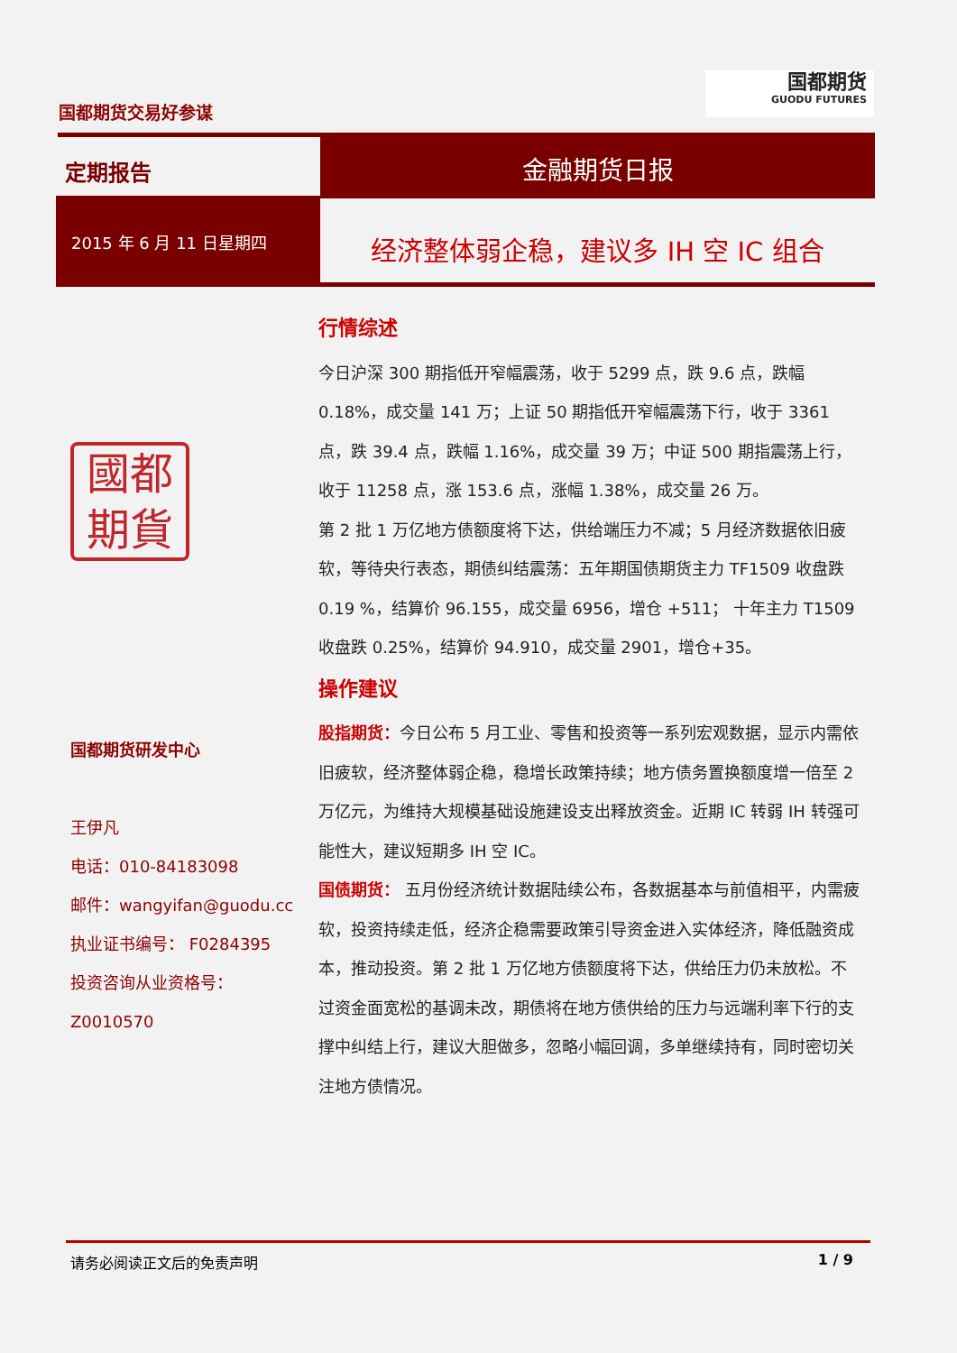国都期货交易好参谋
国都期货
GUODU FUTURES
定期报告
金融期货日报
2015 年 6 月 11 日星期四
经济整体弱企稳，建议多 IH 空 IC 组合
國都
期貨
国都期货研发中心
王伊凡
电话：010-84183098
邮件：wangyifan@guodu.cc
执业证书编号： F0284395
投资咨询从业资格号：
Z0010570
行情综述
今日沪深 300 期指低开窄幅震荡，收于 5299 点，跌 9.6 点，跌幅 0.18%，成交量 141 万；上证 50 期指低开窄幅震荡下行，收于 3361 点，跌 39.4 点，跌幅 1.16%，成交量 39 万；中证 500 期指震荡上行，收于 11258 点，涨 153.6 点，涨幅 1.38%，成交量 26 万。
第 2 批 1 万亿地方债额度将下达，供给端压力不减；5 月经济数据依旧疲软，等待央行表态，期债纠结震荡：五年期国债期货主力 TF1509 收盘跌 0.19 %，结算价 96.155，成交量 6956，增仓 +511； 十年主力 T1509 收盘跌 0.25%，结算价 94.910，成交量 2901，增仓+35。
操作建议
股指期货：今日公布 5 月工业、零售和投资等一系列宏观数据，显示内需依旧疲软，经济整体弱企稳，稳增长政策持续；地方债务置换额度增一倍至 2 万亿元，为维持大规模基础设施建设支出释放资金。近期 IC 转弱 IH 转强可能性大，建议短期多 IH 空 IC。
国债期货： 五月份经济统计数据陆续公布，各数据基本与前值相平，内需疲软，投资持续走低，经济企稳需要政策引导资金进入实体经济，降低融资成本，推动投资。第 2 批 1 万亿地方债额度将下达，供给压力仍未放松。不过资金面宽松的基调未改，期债将在地方债供给的压力与远端利率下行的支撑中纠结上行，建议大胆做多，忽略小幅回调，多单继续持有，同时密切关注地方债情况。
请务必阅读正文后的免责声明 1 / 9